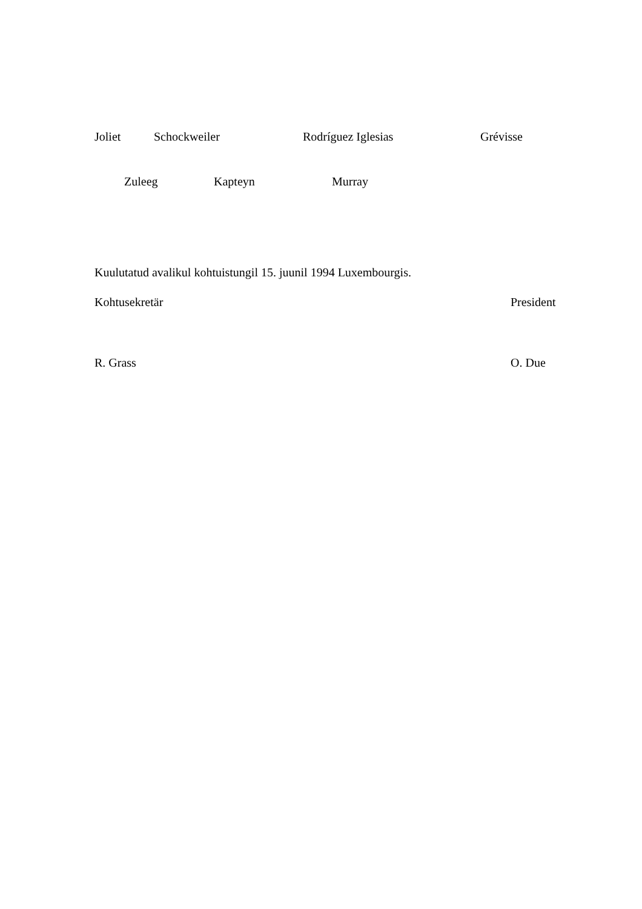Joliet Schockweiler Rodríguez Iglesias Grévisse
Zuleeg Kapteyn Murray
Kuulutatud avalikul kohtuistungil 15. juunil 1994 Luxembourgis.
Kohtusekretär President
R. Grass O. Due